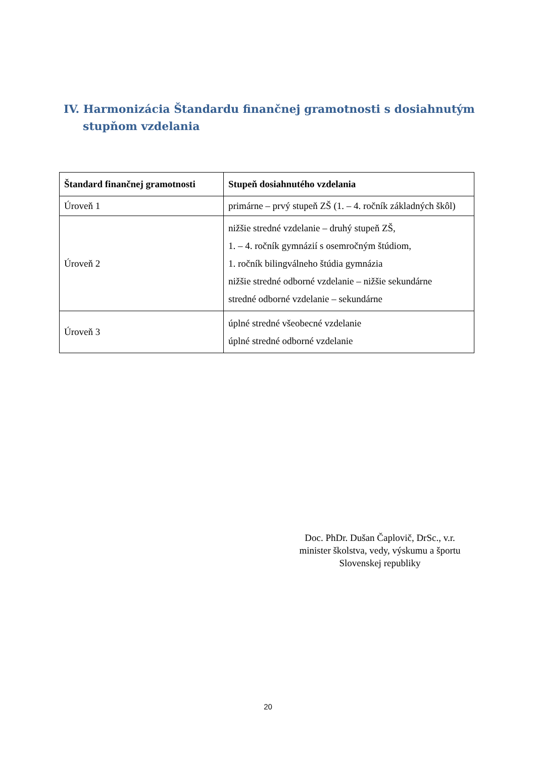IV. Harmonizácia Štandardu finančnej gramotnosti s dosiahnutým stupňom vzdelania
| Štandard finančnej gramotnosti | Stupeň dosiahnutého vzdelania |
| --- | --- |
| Úroveň 1 | primárne – prvý stupeň ZŠ (1. – 4. ročník základných škôl) |
| Úroveň 2 | nižšie stredné vzdelanie – druhý stupeň ZŠ, 1. – 4. ročník gymnázií s osemročným štúdiom, 1. ročník bilingválneho štúdia gymnázia nižšie stredné odborné vzdelanie – nižšie sekundárne stredné odborné vzdelanie – sekundárne |
| Úroveň 3 | úplné stredné všeobecné vzdelanie úplné stredné odborné vzdelanie |
Doc. PhDr. Dušan Čaplovič, DrSc., v.r.
minister školstva, vedy, výskumu a športu
Slovenskej republiky
20